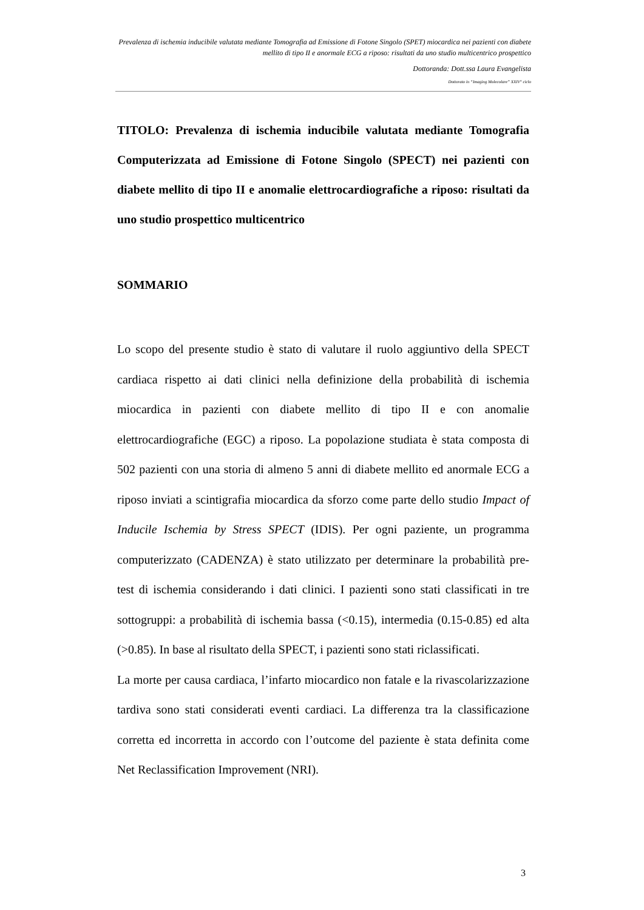Prevalenza di ischemia inducibile valutata mediante Tomografia ad Emissione di Fotone Singolo (SPET) miocardica nei pazienti con diabete mellito di tipo II e anormale ECG a riposo: risultati da uno studio multicentrico prospettico
Dottoranda: Dott.ssa Laura Evangelista
Dottorato in “Imaging Molecolare” XXIV° ciclo
TITOLO: Prevalenza di ischemia inducibile valutata mediante Tomografia Computerizzata ad Emissione di Fotone Singolo (SPECT) nei pazienti con diabete mellito di tipo II e anomalie elettrocardiografiche a riposo: risultati da uno studio prospettico multicentrico
SOMMARIO
Lo scopo del presente studio è stato di valutare il ruolo aggiuntivo della SPECT cardiaca rispetto ai dati clinici nella definizione della probabilità di ischemia miocardica in pazienti con diabete mellito di tipo II e con anomalie elettrocardiografiche (EGC) a riposo. La popolazione studiata è stata composta di 502 pazienti con una storia di almeno 5 anni di diabete mellito ed anormale ECG a riposo inviati a scintigrafia miocardica da sforzo come parte dello studio Impact of Inducile Ischemia by Stress SPECT (IDIS). Per ogni paziente, un programma computerizzato (CADENZA) è stato utilizzato per determinare la probabilità pre-test di ischemia considerando i dati clinici. I pazienti sono stati classificati in tre sottogruppi: a probabilità di ischemia bassa (<0.15), intermedia (0.15-0.85) ed alta (>0.85). In base al risultato della SPECT, i pazienti sono stati riclassificati.
La morte per causa cardiaca, l’infarto miocardico non fatale e la rivascolarizzazione tardiva sono stati considerati eventi cardiaci. La differenza tra la classificazione corretta ed incorretta in accordo con l’outcome del paziente è stata definita come Net Reclassification Improvement (NRI).
3